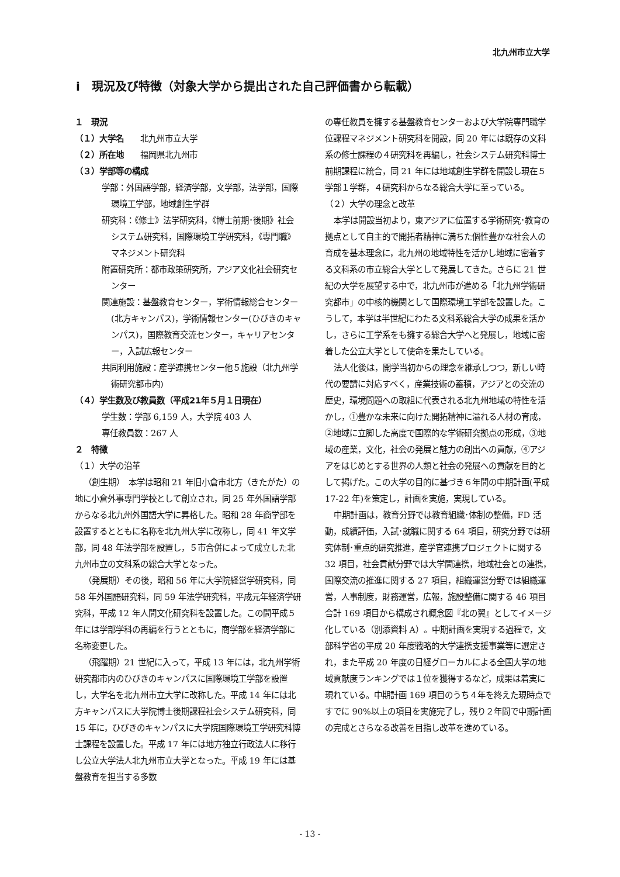北九州市立大学
ⅰ　現況及び特徴（対象大学から提出された自己評価書から転載）
１　現況
（１）大学名　　北九州市立大学
（２）所在地　　福岡県北九州市
（３）学部等の構成
学部：外国語学部，経済学部，文学部，法学部，国際環境工学部，地域創生学群
研究科：《修士》法学研究科，《博士前期･後期》社会システム研究科，国際環境工学研究科，《専門職》マネジメント研究科
附置研究所：都市政策研究所，アジア文化社会研究センター
関連施設：基盤教育センター，学術情報総合センター(北方キャンパス)，学術情報センター(ひびきのキャンパス)，国際教育交流センター，キャリアセンター，入試広報センター
共同利用施設：産学連携センター他５施設（北九州学術研究都市内)
（４）学生数及び教員数（平成21年５月１日現在）
学生数：学部 6,159 人，大学院 403 人
専任教員数：267 人
２　特徴
（１）大学の沿革
（創生期）　本学は昭和 21 年旧小倉市北方（きたがた）の地に小倉外事専門学校として創立され，同 25 年外国語学部からなる北九州外国語大学に昇格した。昭和 28 年商学部を設置するとともに名称を北九州大学に改称し，同 41 年文学部，同 48 年法学部を設置し，５市合併によって成立した北九州市立の文科系の総合大学となった。
（発展期）その後，昭和 56 年に大学院経営学研究科，同 58 年外国語研究科，同 59 年法学研究科，平成元年経済学研究科，平成 12 年人間文化研究科を設置した。この間平成５年には学部学科の再編を行うとともに，商学部を経済学部に名称変更した。
（飛躍期）21 世紀に入って，平成 13 年には，北九州学術研究都市内のひびきのキャンパスに国際環境工学部を設置し，大学名を北九州市立大学に改称した。平成 14 年には北方キャンパスに大学院博士後期課程社会システム研究科，同 15 年に，ひびきのキャンパスに大学院国際環境工学研究科博士課程を設置した。平成 17 年には地方独立行政法人に移行し公立大学法人北九州市立大学となった。平成 19 年には基盤教育を担当する多数
の専任教員を擁する基盤教育センターおよび大学院専門職学位課程マネジメント研究科を開設，同 20 年には既存の文科系の修士課程の４研究科を再編し，社会システム研究科博士前期課程に統合，同 21 年には地域創生学群を開設し現在５学部１学群，４研究科からなる総合大学に至っている。
（２）大学の理念と改革
本学は開設当初より，東アジアに位置する学術研究･教育の拠点として自主的で開拓者精神に満ちた個性豊かな社会人の育成を基本理念に，北九州の地域特性を活かし地域に密着する文科系の市立総合大学として発展してきた。さらに 21 世紀の大学を展望する中で，北九州市が進める「北九州学術研究都市」の中核的機関として国際環境工学部を設置した。こうして，本学は半世紀にわたる文科系総合大学の成果を活かし，さらに工学系をも擁する総合大学へと発展し，地域に密着した公立大学として使命を果たしている。
法人化後は，開学当初からの理念を継承しつつ，新しい時代の要請に対応すべく，産業技術の蓄積，アジアとの交流の歴史，環境問題への取組に代表される北九州地域の特性を活かし，①豊かな未来に向けた開拓精神に溢れる人材の育成，②地域に立脚した高度で国際的な学術研究拠点の形成，③地域の産業，文化，社会の発展と魅力の創出への貢献，④アジアをはじめとする世界の人類と社会の発展への貢献を目的として掲げた。この大学の目的に基づき６年間の中期計画(平成 17-22 年)を策定し，計画を実施，実現している。
中期計画は，教育分野では教育組織･体制の整備，FD 活動，成績評価，入試･就職に関する 64 項目，研究分野では研究体制･重点的研究推進，産学官連携プロジェクトに関する 32 項目，社会貢献分野では大学間連携，地域社会との連携，国際交流の推進に関する 27 項目，組織運営分野では組織運営，人事制度，財務運営，広報，施設整備に関する 46 項目合計 169 項目から構成され概念図『北の翼』としてイメージ化している（別添資料 A）。中期計画を実現する過程で，文部科学省の平成 20 年度戦略的大学連携支援事業等に選定され，また平成 20 年度の日経グローカルによる全国大学の地域貢献度ランキングでは１位を獲得するなど，成果は着実に現れている。中期計画 169 項目のうち４年を終えた現時点ですでに 90%以上の項目を実施完了し，残り２年間で中期計画の完成とさらなる改善を目指し改革を進めている。
- 13 -